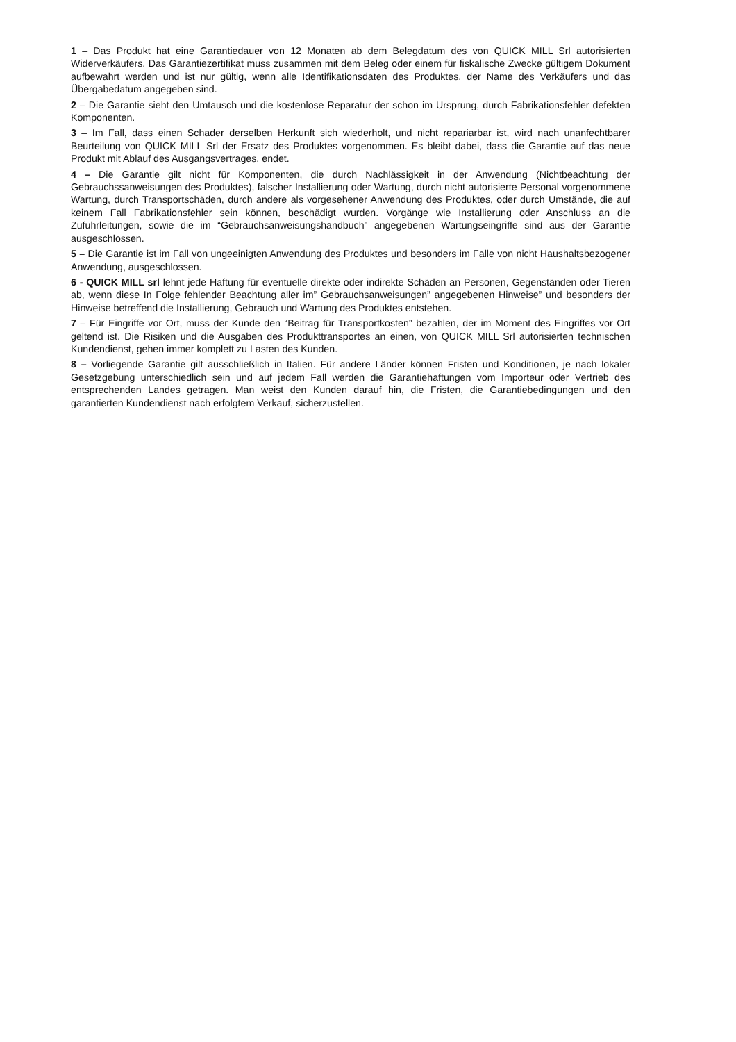1 – Das Produkt hat eine Garantiedauer von 12 Monaten ab dem Belegdatum des von QUICK MILL Srl autorisierten Widerverkäufers. Das Garantiezertifikat muss zusammen mit dem Beleg oder einem für fiskalische Zwecke gültigem Dokument aufbewahrt werden und ist nur gültig, wenn alle Identifikationsdaten des Produktes, der Name des Verkäufers und das Übergabedatum angegeben sind.
2 – Die Garantie sieht den Umtausch und die kostenlose Reparatur der schon im Ursprung, durch Fabrikationsfehler defekten Komponenten.
3 – Im Fall, dass einen Schader derselben Herkunft sich wiederholt, und nicht repariarbar ist, wird nach unanfechtbarer Beurteilung von QUICK MILL Srl der Ersatz des Produktes vorgenommen. Es bleibt dabei, dass die Garantie auf das neue Produkt mit Ablauf des Ausgangsvertrages, endet.
4 – Die Garantie gilt nicht für Komponenten, die durch Nachlässigkeit in der Anwendung (Nichtbeachtung der Gebrauchssanweisungen des Produktes), falscher Installierung oder Wartung, durch nicht autorisierte Personal vorgenommene Wartung, durch Transportschäden, durch andere als vorgesehener Anwendung des Produktes, oder durch Umstände, die auf keinem Fall Fabrikationsfehler sein können, beschädigt wurden. Vorgänge wie Installierung oder Anschluss an die Zufuhrleitungen, sowie die im “Gebrauchsanweisungshandbuch” angegebenen Wartungseingriffe sind aus der Garantie ausgeschlossen.
5 – Die Garantie ist im Fall von ungeeinigten Anwendung des Produktes und besonders im Falle von nicht Haushaltsbezogener Anwendung, ausgeschlossen.
6 - QUICK MILL srl lehnt jede Haftung für eventuelle direkte oder indirekte Schäden an Personen, Gegenständen oder Tieren ab, wenn diese In Folge fehlender Beachtung aller im” Gebrauchsanweisungen” angegebenen Hinweise” und besonders der Hinweise betreffend die Installierung, Gebrauch und Wartung des Produktes entstehen.
7 – Für Eingriffe vor Ort, muss der Kunde den “Beitrag für Transportkosten” bezahlen, der im Moment des Eingriffes vor Ort geltend ist. Die Risiken und die Ausgaben des Produkttransportes an einen, von QUICK MILL Srl autorisierten technischen Kundendienst, gehen immer komplett zu Lasten des Kunden.
8 – Vorliegende Garantie gilt ausschließlich in Italien. Für andere Länder können Fristen und Konditionen, je nach lokaler Gesetzgebung unterschiedlich sein und auf jedem Fall werden die Garantiehaftungen vom Importeur oder Vertrieb des entsprechenden Landes getragen. Man weist den Kunden darauf hin, die Fristen, die Garantiebedingungen und den garantierten Kundendienst nach erfolgtem Verkauf, sicherzustellen.